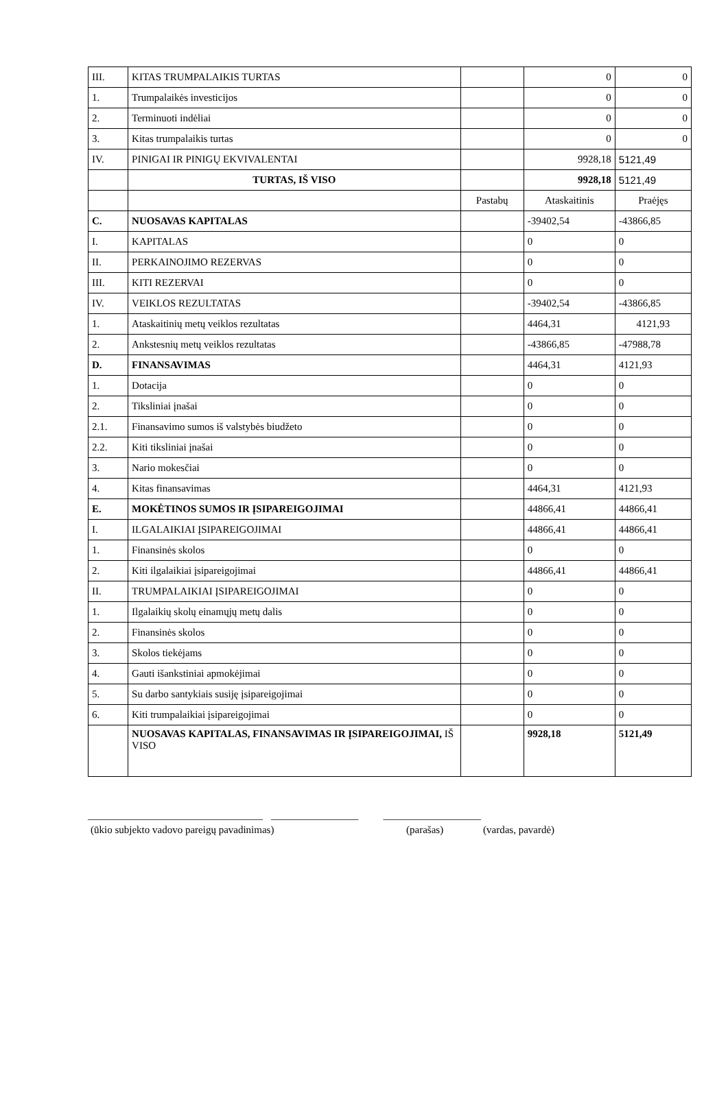| III. | KITAS TRUMPALAIKIS TURTAS | | 0 | 0 |
| 1. | Trumpalaikės investicijos | | 0 | 0 |
| 2. | Terminuoti indėliai | | 0 | 0 |
| 3. | Kitas trumpalaikis turtas | | 0 | 0 |
| IV. | PINIGAI IR PINIGŲ EKVIVALENTAI | | 9928,18 | 5121,49 |
| | TURTAS, IŠ VISO | | 9928,18 | 5121,49 |
| | | Pastabų | Ataskaitinis | Praėjęs |
| C. | NUOSAVAS KAPITALAS | | -39402,54 | -43866,85 |
| I. | KAPITALAS | | 0 | 0 |
| II. | PERKAINOJIMO REZERVAS | | 0 | 0 |
| III. | KITI REZERVAI | | 0 | 0 |
| IV. | VEIKLOS REZULTATAS | | -39402,54 | -43866,85 |
| 1. | Ataskaitinių metų veiklos rezultatas | | 4464,31 | 4121,93 |
| 2. | Ankstesnių metų veiklos rezultatas | | -43866,85 | -47988,78 |
| D. | FINANSAVIMAS | | 4464,31 | 4121,93 |
| 1. | Dotacija | | 0 | 0 |
| 2. | Tiksliniai įnašai | | 0 | 0 |
| 2.1. | Finansavimo sumos iš valstybės biudžeto | | 0 | 0 |
| 2.2. | Kiti tiksliniai įnašai | | 0 | 0 |
| 3. | Nario mokesčiai | | 0 | 0 |
| 4. | Kitas finansavimas | | 4464,31 | 4121,93 |
| E. | MOKĖTINOS SUMOS IR ĮSIPAREIGOJIMAI | | 44866,41 | 44866,41 |
| I. | ILGALAIKIAI ĮSIPAREIGOJIMAI | | 44866,41 | 44866,41 |
| 1. | Finansinės skolos | | 0 | 0 |
| 2. | Kiti ilgalaikiai įsipareigojimai | | 44866,41 | 44866,41 |
| II. | TRUMPALAIKIAI ĮSIPAREIGOJIMAI | | 0 | 0 |
| 1. | Ilgalaikių skolų einamųjų metų dalis | | 0 | 0 |
| 2. | Finansinės skolos | | 0 | 0 |
| 3. | Skolos tiekėjams | | 0 | 0 |
| 4. | Gauti išankstiniai apmokėjimai | | 0 | 0 |
| 5. | Su darbo santykiais susiję įsipareigojimai | | 0 | 0 |
| 6. | Kiti trumpalaikiai įsipareigojimai | | 0 | 0 |
| | NUOSAVAS KAPITALAS, FINANSAVIMAS IR ĮSIPAREIGOJIMAI, IŠ VISO | | 9928,18 | 5121,49 |
__________________________________ _________________ ___________________
(ūkio subjekto vadovo pareigų pavadinimas) (parašas) (vardas, pavardė)